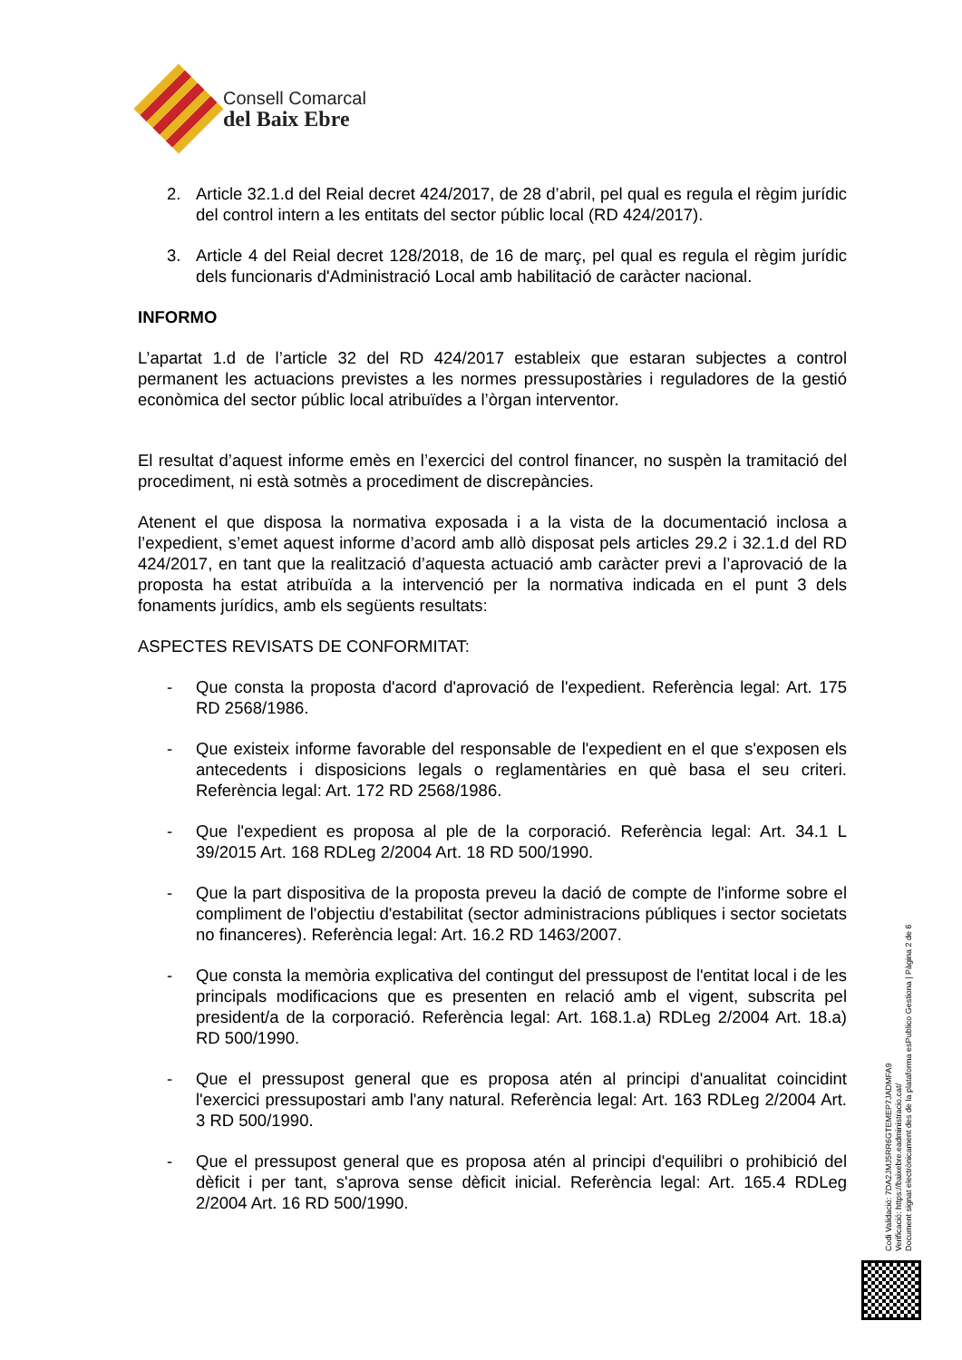Consell Comarcal
del Baix Ebre
2. Article 32.1.d del Reial decret 424/2017, de 28 d’abril, pel qual es regula el règim jurídic del control intern a les entitats del sector públic local (RD 424/2017).
3. Article 4 del Reial decret 128/2018, de 16 de març, pel qual es regula el règim jurídic dels funcionaris d'Administració Local amb habilitació de caràcter nacional.
INFORMO
L’apartat 1.d de l’article 32 del RD 424/2017 estableix que estaran subjectes a control permanent les actuacions previstes a les normes pressupostàries i reguladores de la gestió econòmica del sector públic local atribuïdes a l’òrgan interventor.
El resultat d’aquest informe emès en l’exercici del control financer, no suspèn la tramitació del procediment, ni està sotmès a procediment de discrepàncies.
Atenent el que disposa la normativa exposada i a la vista de la documentació inclosa a l’expedient, s’emet aquest informe d’acord amb allò disposat pels articles 29.2 i 32.1.d del RD 424/2017, en tant que la realització d’aquesta actuació amb caràcter previ a l’aprovació de la proposta ha estat atribuïda a la intervenció per la normativa indicada en el punt 3 dels fonaments jurídics, amb els següents resultats:
ASPECTES REVISATS DE CONFORMITAT:
- Que consta la proposta d'acord d'aprovació de l'expedient. Referència legal: Art. 175 RD 2568/1986.
- Que existeix informe favorable del responsable de l'expedient en el que s'exposen els antecedents i disposicions legals o reglamentàries en què basa el seu criteri. Referència legal: Art. 172 RD 2568/1986.
- Que l'expedient es proposa al ple de la corporació. Referència legal: Art. 34.1 L 39/2015 Art. 168 RDLeg 2/2004 Art. 18 RD 500/1990.
- Que la part dispositiva de la proposta preveu la dació de compte de l'informe sobre el compliment de l'objectiu d'estabilitat (sector administracions públiques i sector societats no financeres). Referència legal: Art. 16.2 RD 1463/2007.
- Que consta la memòria explicativa del contingut del pressupost de l'entitat local i de les principals modificacions que es presenten en relació amb el vigent, subscrita pel president/a de la corporació. Referència legal: Art. 168.1.a) RDLeg 2/2004 Art. 18.a) RD 500/1990.
- Que el pressupost general que es proposa atén al principi d'anualitat coincidint l'exercici pressupostari amb l'any natural. Referència legal: Art. 163 RDLeg 2/2004 Art. 3 RD 500/1990.
- Que el pressupost general que es proposa atén al principi d'equilibri o prohibició del dèficit i per tant, s'aprova sense dèficit inicial. Referència legal: Art. 165.4 RDLeg 2/2004 Art. 16 RD 500/1990.
Codi Validació: 7DA2JMJ5RR6GTEMEP7JADMFA9
Verificació: https://baixebre.eadministracio.cat/
Document signat electrònicament des de la plataforma esPublico Gestiona | Pàgina 2 de 6